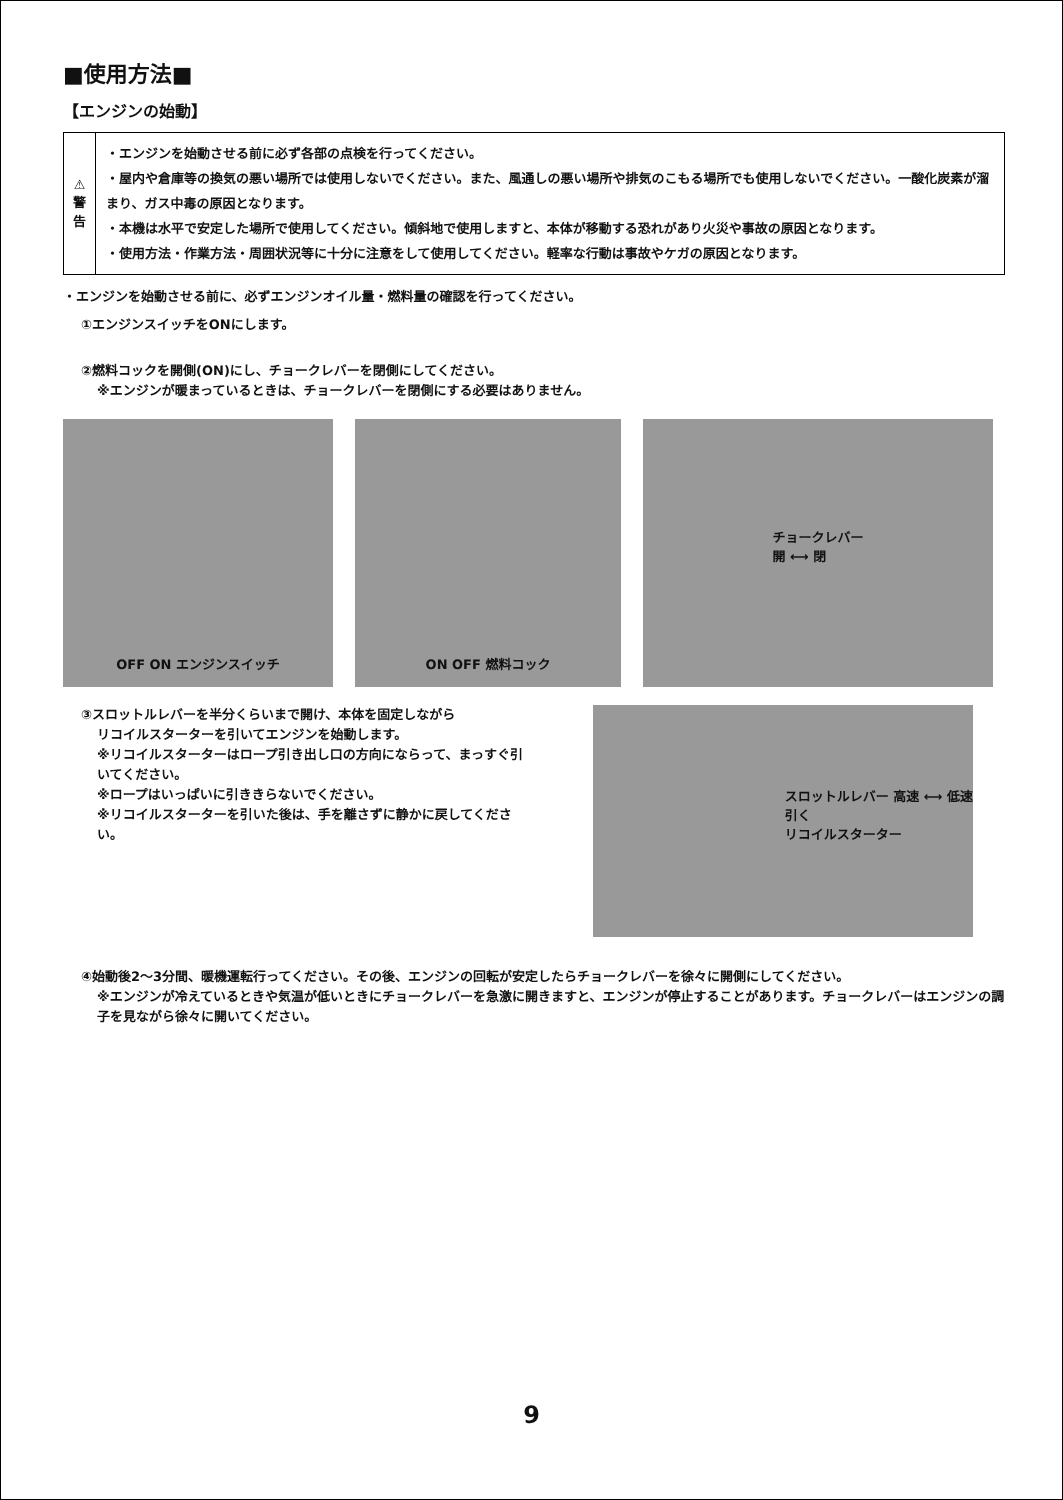■使用方法■
【エンジンの始動】
⚠
警
告
・エンジンを始動させる前に必ず各部の点検を行ってください。
・屋内や倉庫等の換気の悪い場所では使用しないでください。また、風通しの悪い場所や排気のこもる場所でも使用しないでください。一酸化炭素が溜まり、ガス中毒の原因となります。
・本機は水平で安定した場所で使用してください。傾斜地で使用しますと、本体が移動する恐れがあり火災や事故の原因となります。
・使用方法・作業方法・周囲状況等に十分に注意をして使用してください。軽率な行動は事故やケガの原因となります。
・エンジンを始動させる前に、必ずエンジンオイル量・燃料量の確認を行ってください。
①エンジンスイッチをONにします。
②燃料コックを開側(ON)にし、チョークレバーを閉側にしてください。
※エンジンが暖まっているときは、チョークレバーを閉側にする必要はありません。
OFF ON エンジンスイッチ ON OFF 燃料コック チョークレバー
開 ⟷ 閉
③スロットルレバーを半分くらいまで開け、本体を固定しながら
リコイルスターターを引いてエンジンを始動します。
※リコイルスターターはロープ引き出し口の方向にならって、まっすぐ引いてください。
※ロープはいっぱいに引ききらないでください。
※リコイルスターターを引いた後は、手を離さずに静かに戻してください。
スロットルレバー 高速 ⟷ 低速
引く
リコイルスターター
④始動後2〜3分間、暖機運転行ってください。その後、エンジンの回転が安定したらチョークレバーを徐々に開側にしてください。
※エンジンが冷えているときや気温が低いときにチョークレバーを急激に開きますと、エンジンが停止することがあります。チョークレバーはエンジンの調子を見ながら徐々に開いてください。
9